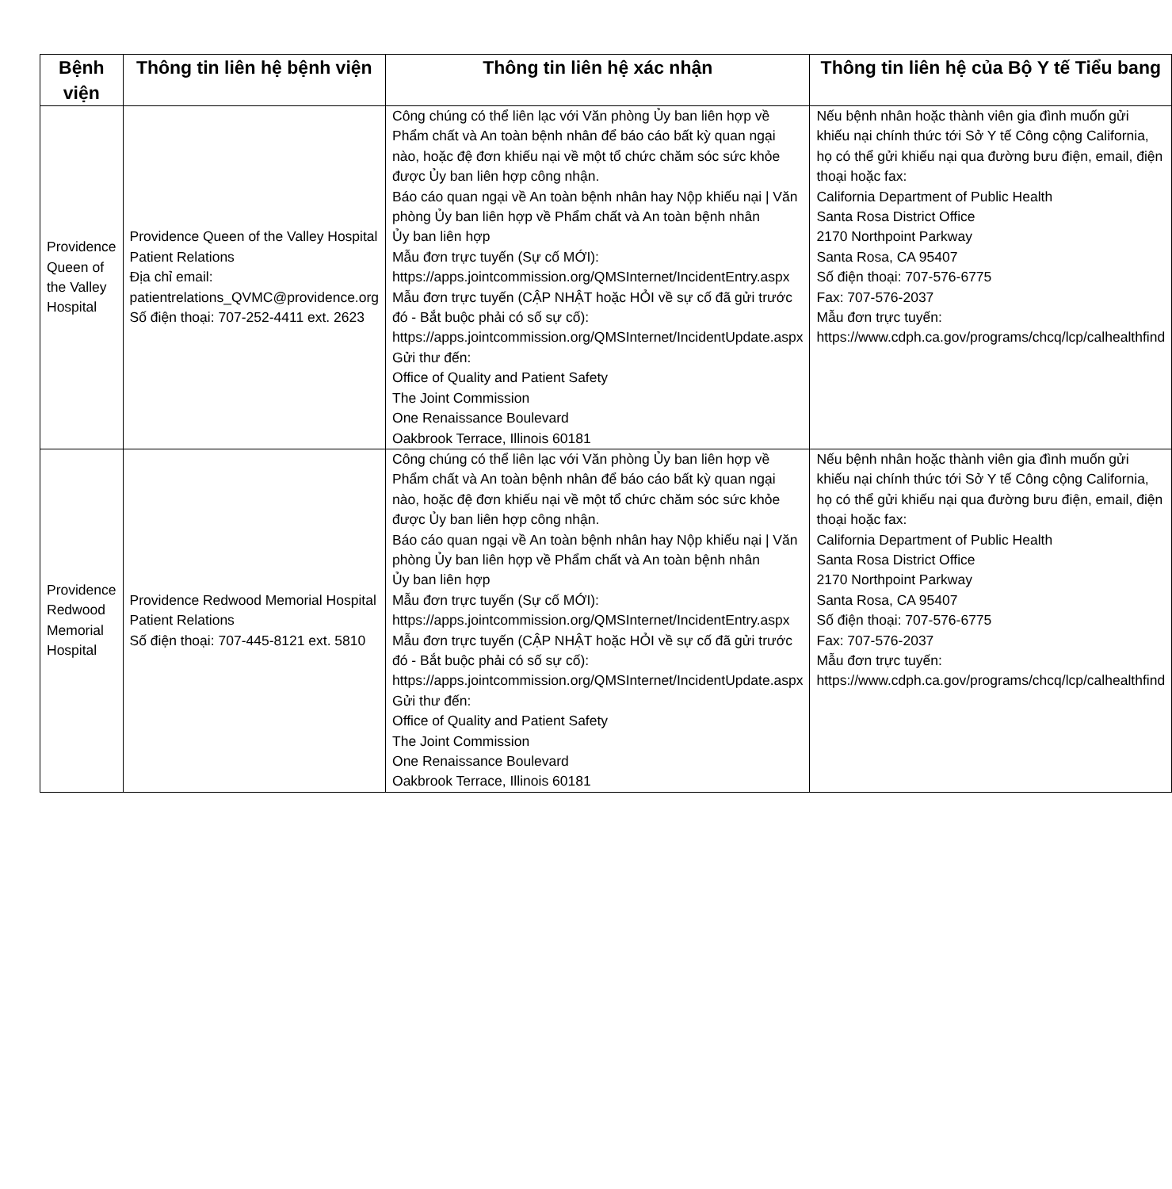| Bệnh viện | Thông tin liên hệ bệnh viện | Thông tin liên hệ xác nhận | Thông tin liên hệ của Bộ Y tế Tiểu bang |
| --- | --- | --- | --- |
| Providence Queen of the Valley Hospital | Providence Queen of the Valley Hospital Patient Relations Địa chỉ email: patientrelations_QVMC@providence.org Số điện thoại: 707-252-4411 ext. 2623 | Công chúng có thể liên lạc với Văn phòng Ủy ban liên hợp về Phẩm chất và An toàn bệnh nhân để báo cáo bất kỳ quan ngại nào, hoặc đệ đơn khiếu nại về một tổ chức chăm sóc sức khỏe được Ủy ban liên hợp công nhận. Báo cáo quan ngại về An toàn bệnh nhân hay Nộp khiếu nại / Văn phòng Ủy ban liên hợp về Phẩm chất và An toàn bệnh nhân Ủy ban liên hợp Mẫu đơn trực tuyến (Sự cố MỚI): https://apps.jointcommission.org/QMSInternet/IncidentEntry.aspx Mẫu đơn trực tuyến (CẬP NHẬT hoặc HỎI về sự cố đã gửi trước đó - Bắt buộc phải có số sự cố): https://apps.jointcommission.org/QMSInternet/IncidentUpdate.aspx Gửi thư đến: Office of Quality and Patient Safety The Joint Commission One Renaissance Boulevard Oakbrook Terrace, Illinois 60181 | Nếu bệnh nhân hoặc thành viên gia đình muốn gửi khiếu nại chính thức tới Sở Y tế Công cộng California, họ có thể gửi khiếu nại qua đường bưu điện, email, điện thoại hoặc fax: California Department of Public Health Santa Rosa District Office 2170 Northpoint Parkway Santa Rosa, CA 95407 Số điện thoại: 707-576-6775 Fax: 707-576-2037 Mẫu đơn trực tuyến: https://www.cdph.ca.gov/programs/chcq/lcp/calhealthfind |
| Providence Redwood Memorial Hospital | Providence Redwood Memorial Hospital Patient Relations Số điện thoại: 707-445-8121 ext. 5810 | Công chúng có thể liên lạc với Văn phòng Ủy ban liên hợp về Phẩm chất và An toàn bệnh nhân để báo cáo bất kỳ quan ngại nào, hoặc đệ đơn khiếu nại về một tổ chức chăm sóc sức khỏe được Ủy ban liên hợp công nhận. Báo cáo quan ngại về An toàn bệnh nhân hay Nộp khiếu nại / Văn phòng Ủy ban liên hợp về Phẩm chất và An toàn bệnh nhân Ủy ban liên hợp Mẫu đơn trực tuyến (Sự cố MỚI): https://apps.jointcommission.org/QMSInternet/IncidentEntry.aspx Mẫu đơn trực tuyến (CẬP NHẬT hoặc HỎI về sự cố đã gửi trước đó - Bắt buộc phải có số sự cố): https://apps.jointcommission.org/QMSInternet/IncidentUpdate.aspx Gửi thư đến: Office of Quality and Patient Safety The Joint Commission One Renaissance Boulevard Oakbrook Terrace, Illinois 60181 | Nếu bệnh nhân hoặc thành viên gia đình muốn gửi khiếu nại chính thức tới Sở Y tế Công cộng California, họ có thể gửi khiếu nại qua đường bưu điện, email, điện thoại hoặc fax: California Department of Public Health Santa Rosa District Office 2170 Northpoint Parkway Santa Rosa, CA 95407 Số điện thoại: 707-576-6775 Fax: 707-576-2037 Mẫu đơn trực tuyến: https://www.cdph.ca.gov/programs/chcq/lcp/calhealthfind |